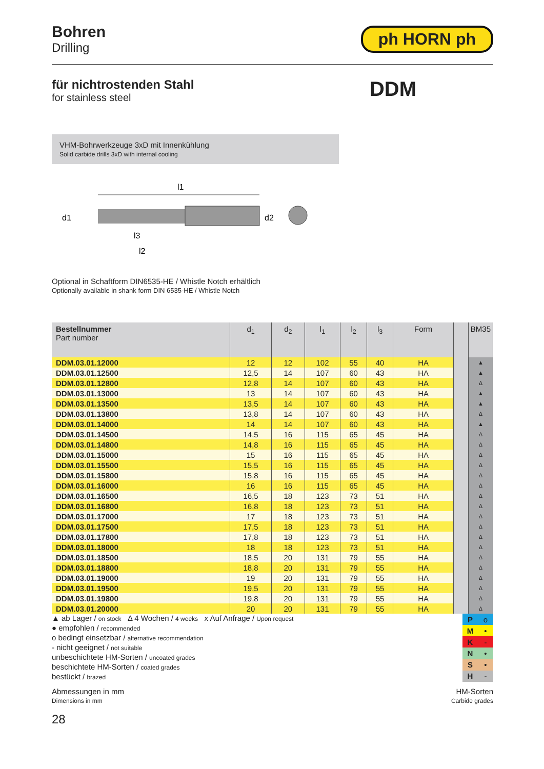Bohren
Drilling
ph HORN ph
für nichtrostenden Stahl
for stainless steel
DDM
VHM-Bohrwerkzeuge 3xD mit Innenkühlung
Solid carbide drills 3xD with internal cooling
l1
d1
d2
l3
l2
Optional in Schaftform DIN6535-HE / Whistle Notch erhältlich
Optionally available in shank form DIN 6535-HE / Whistle Notch
| Bestellnummer Part number | d<sub>1</sub> | d<sub>2</sub> | l<sub>1</sub> | l<sub>2</sub> | l<sub>3</sub> | Form | | BM35 |
| --- | --- | --- | --- | --- | --- | --- | --- | --- |
| DDM.03.01.12000 | 12 | 12 | 102 | 55 | 40 | HA | | ▲ |
| DDM.03.01.12500 | 12,5 | 14 | 107 | 60 | 43 | HA | | ▲ |
| DDM.03.01.12800 | 12,8 | 14 | 107 | 60 | 43 | HA | | Δ |
| DDM.03.01.13000 | 13 | 14 | 107 | 60 | 43 | HA | | ▲ |
| DDM.03.01.13500 | 13,5 | 14 | 107 | 60 | 43 | HA | | ▲ |
| DDM.03.01.13800 | 13,8 | 14 | 107 | 60 | 43 | HA | | Δ |
| DDM.03.01.14000 | 14 | 14 | 107 | 60 | 43 | HA | | ▲ |
| DDM.03.01.14500 | 14,5 | 16 | 115 | 65 | 45 | HA | | Δ |
| DDM.03.01.14800 | 14,8 | 16 | 115 | 65 | 45 | HA | | Δ |
| DDM.03.01.15000 | 15 | 16 | 115 | 65 | 45 | HA | | Δ |
| DDM.03.01.15500 | 15,5 | 16 | 115 | 65 | 45 | HA | | Δ |
| DDM.03.01.15800 | 15,8 | 16 | 115 | 65 | 45 | HA | | Δ |
| DDM.03.01.16000 | 16 | 16 | 115 | 65 | 45 | HA | | Δ |
| DDM.03.01.16500 | 16,5 | 18 | 123 | 73 | 51 | HA | | Δ |
| DDM.03.01.16800 | 16,8 | 18 | 123 | 73 | 51 | HA | | Δ |
| DDM.03.01.17000 | 17 | 18 | 123 | 73 | 51 | HA | | Δ |
| DDM.03.01.17500 | 17,5 | 18 | 123 | 73 | 51 | HA | | Δ |
| DDM.03.01.17800 | 17,8 | 18 | 123 | 73 | 51 | HA | | Δ |
| DDM.03.01.18000 | 18 | 18 | 123 | 73 | 51 | HA | | Δ |
| DDM.03.01.18500 | 18,5 | 20 | 131 | 79 | 55 | HA | | Δ |
| DDM.03.01.18800 | 18,8 | 20 | 131 | 79 | 55 | HA | | Δ |
| DDM.03.01.19000 | 19 | 20 | 131 | 79 | 55 | HA | | Δ |
| DDM.03.01.19500 | 19,5 | 20 | 131 | 79 | 55 | HA | | Δ |
| DDM.03.01.19800 | 19,8 | 20 | 131 | 79 | 55 | HA | | Δ |
| DDM.03.01.20000 | 20 | 20 | 131 | 79 | 55 | HA | | Δ |
▲ ab Lager / on stock Δ 4 Wochen / 4 weeks x Auf Anfrage / Upon request
● empfohlen / recommended
o bedingt einsetzbar / alternative recommendation
- nicht geeignet / not suitable
unbeschichtete HM-Sorten / uncoated grades
beschichtete HM-Sorten / coated grades
bestückt / brazed
| P | o |
| M | • |
| K | - |
| N | • |
| S | • |
| H | - |
Abmessungen in mm
Dimensions in mm
HM-Sorten
Carbide grades
28